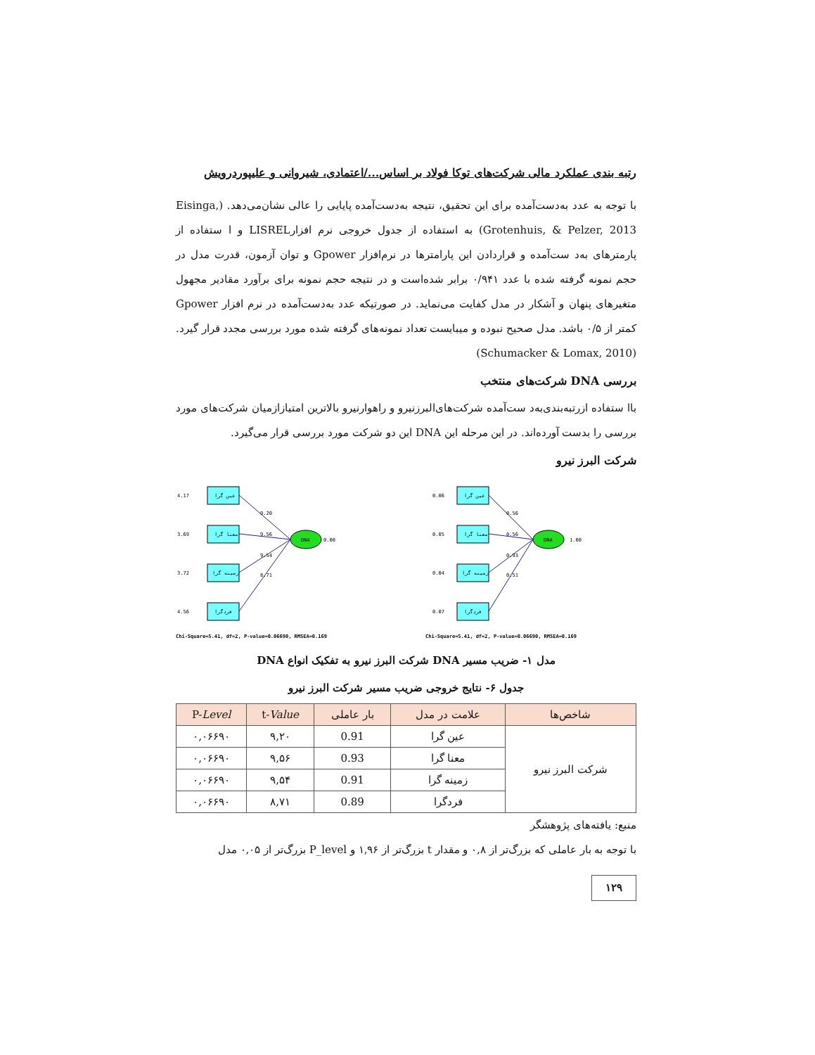رتبه بندی عملکرد مالی شرکت‌های توکا فولاد بر اساس.../اعتمادی، شیروانی و علیپوردرویش
با توجه به عدد به‌دست‌آمده برای این تحقیق، نتیجه به‌دست‌آمده پایایی را عالی نشان‌می‌دهد. (Eisinga, Grotenhuis, & Pelzer, 2013) به استفاده از جدول خروجی نرم افزارLISREL و ا ستفاده از پارمترهای به‌د ست‌آمده و قراردادن این پارامترها در نرم‌افزار Gpower و توان آزمون، قدرت مدل در حجم نمونه گرفته شده با عدد ۰/۹۴۱ برابر شده‌است و در نتیجه حجم نمونه برای برآورد مقادیر مجهول متغیرهای پنهان و آشکار در مدل کفایت می‌نماید. در صورتیکه عدد به‌دست‌آمده در نرم افزار Gpower کمتر از ۰/۵ باشد. مدل صحیح نبوده و میبایست تعداد نمونه‌های گرفته شده مورد بررسی مجدد قرار گیرد. (Schumacker & Lomax, 2010)
بررسی DNA شرکت‌های منتخب
باا ستفاده ازرتبه‌بندی‌به‌د ست‌آمده شرکت‌های‌البرزنیرو و راهوارنیرو بالاترین امتیازازمیان شرکت‌های مورد بررسی را بدست آورده‌اند. در این مرحله این DNA این دو شرکت مورد بررسی قرار می‌گیرد.
شرکت البرز نیرو
عین گرا
معنا گرا
زمینه گرا
فردگرا
4.17
3.69
3.72
4.56
DNA
0.00
9.20
9.56
9.54
8.71
Chi-Square=5.41, df=2, P-value=0.06690, RMSEA=0.169
عین گرا
معنا گرا
زمینه گرا
فردگرا
0.06
0.05
0.04
0.07
DNA
1.00
0.56
0.56
0.93
0.51
Chi-Square=5.41, df=2, P-value=0.06690, RMSEA=0.169
مدل ۱- ضریب مسیر DNA شرکت البرز نیرو به تفکیک انواع DNA
جدول ۶- نتایج خروجی ضریب مسیر شرکت البرز نیرو
| شاخص‌ها | علامت در مدل | بار عاملی | t- Value | P- Level |
| --- | --- | --- | --- | --- |
| شرکت البرز نیرو | عین گرا | 0.91 | ۹,۲۰ | ۰,۰۶۶۹۰ |
| | معنا گرا | 0.93 | ۹,۵۶ | ۰,۰۶۶۹۰ |
| | زمینه گرا | 0.91 | ۹,۵۴ | ۰,۰۶۶۹۰ |
| | فردگرا | 0.89 | ۸,۷۱ | ۰,۰۶۶۹۰ |
منبع: یافته‌های پژوهشگر
با توجه به بار عاملی که بزرگ‌تر از ۰,۸ و مقدار t بزرگ‌تر از ۱,۹۶ و P_level بزرگ‌تر از ۰,۰۵ مدل
۱۲۹